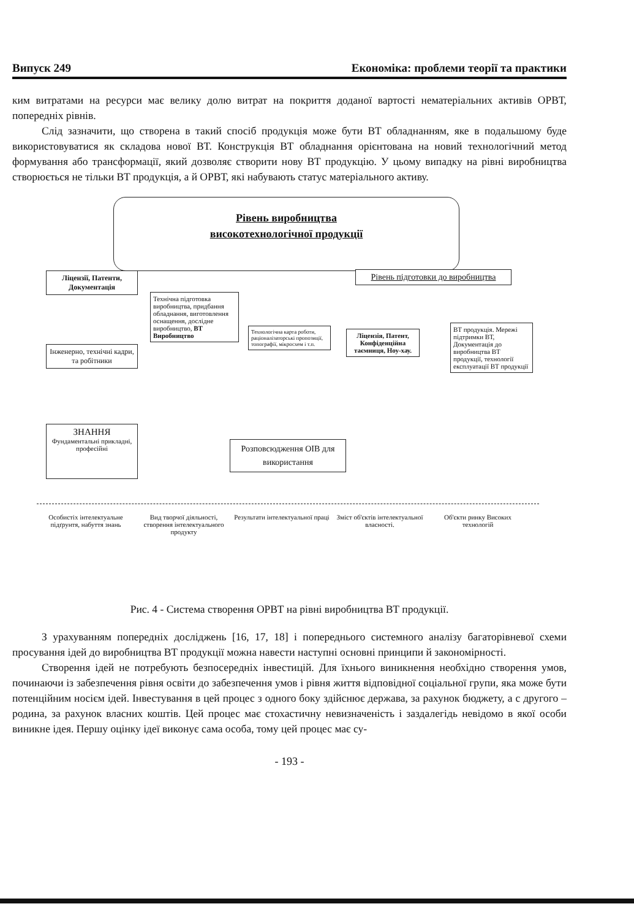Випуск 249 Економіка: проблеми теорії та практики
ким витратами на ресурси має велику долю витрат на покриття доданої вартості нематеріальних активів ОРВТ, попередніх рівнів.
Слід зазначити, що створена в такий спосіб продукція може бути ВТ обладнанням, яке в подальшому буде використовуватися як складова нової ВТ. Конструкція ВТ обладнання орієнтована на новий технологічний метод формування або трансформації, який дозволяє створити нову ВТ продукцію. У цьому випадку на рівні виробництва створюється не тільки ВТ продукція, а й ОРВТ, які набувають статус матеріального активу.
Рівень виробництва
високотехнологічної продукції
Ліцензії, Патенти, Документація
Рівень підготовки до виробництва
Інженерно, технічні кадри, та робітники
Технічна підготовка виробництва, придбання обладнання, виготовлення оснащення, дослідне виробництво, ВТ Виробництво
Технологічна карта роботи, раціоналізаторські пропозиції, топографії, мікросхем і т.п.
Ліцензія, Патент, Конфіденційна таємниця, Ноу-хау.
ВТ продукція. Мережі підтримки ВТ, Документація до виробництва ВТ продукції, технології експлуатації ВТ продукції
ЗНАННЯ
Фундаментальні прикладні, професійні
Розповсюдження ОІВ для використання
Особистіх інтелектуальне підґрунтя, набуття знань
Вид творчої діяльності, створення інтелектуального продукту
Результати інтелектуальної праці
Зміст об'єктів інтелектуальної власності.
Об'єкти ринку Високих технологій
Рис. 4 - Система створення ОРВТ на рівні виробництва ВТ продукції.
З урахуванням попередніх досліджень [16, 17, 18] і попереднього системного аналізу багаторівневої схеми просування ідей до виробництва ВТ продукції можна навести наступні основні принципи й закономірності.
Створення ідей не потребують безпосередніх інвестицій. Для їхнього виникнення необхідно створення умов, починаючи із забезпечення рівня освіти до забезпечення умов і рівня життя відповідної соціальної групи, яка може бути потенційним носієм ідей. Інвестування в цей процес з одного боку здійснює держава, за рахунок бюджету, а с другого – родина, за рахунок власних коштів. Цей процес має стохастичну невизначеність і заздалегідь невідомо в якої особи виникне ідея. Першу оцінку ідеї виконує сама особа, тому цей процес має су-
- 193 -